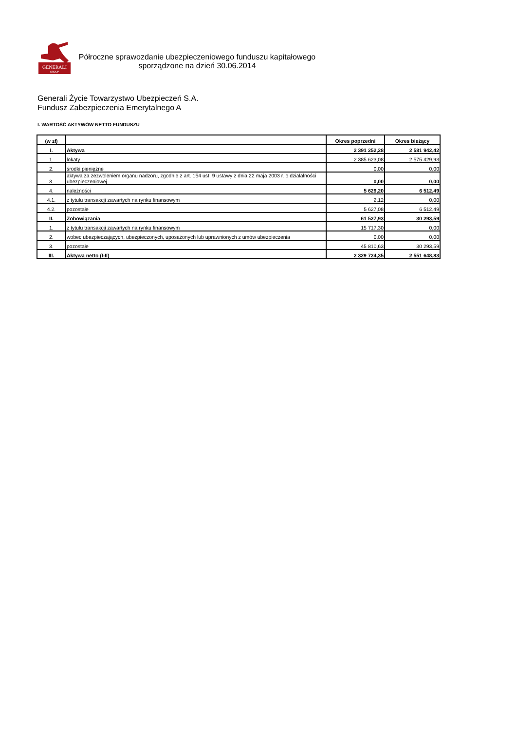GENERALI
GROUP
Półroczne sprawozdanie ubezpieczeniowego funduszu kapitałowego
sporządzone na dzień 30.06.2014
Generali Życie Towarzystwo Ubezpieczeń S.A.
Fundusz Zabezpieczenia Emerytalnego A
I. WARTOŚĆ AKTYWÓW NETTO FUNDUSZU
| (w zł) | | Okres poprzedni | Okres bieżący |
| --- | --- | --- | --- |
| I. | Aktywa | 2 391 252,28 | 2 581 942,42 |
| 1. | lokaty | 2 385 623,08 | 2 575 429,93 |
| 2. | środki pieniężne | 0,00 | 0,00 |
| 3. | aktywa za zezwoleniem organu nadzoru, zgodnie z art. 154 ust. 9 ustawy z dnia 22 maja 2003 r. o działalności ubezpieczeniowej | 0,00 | 0,00 |
| 4. | należności | 5 629,20 | 6 512,49 |
| 4.1. | z tytułu transakcji zawartych na rynku finansowym | 2,12 | 0,00 |
| 4.2. | pozostałe | 5 627,08 | 6 512,49 |
| II. | Zobowiązania | 61 527,93 | 30 293,59 |
| 1. | z tytułu transakcji zawartych na rynku finansowym | 15 717,30 | 0,00 |
| 2. | wobec ubezpieczających, ubezpieczonych, uposażonych lub uprawnionych z umów ubezpieczenia | 0,00 | 0,00 |
| 3. | pozostałe | 45 810,63 | 30 293,59 |
| III. | Aktywa netto (I-II) | 2 329 724,35 | 2 551 648,83 |